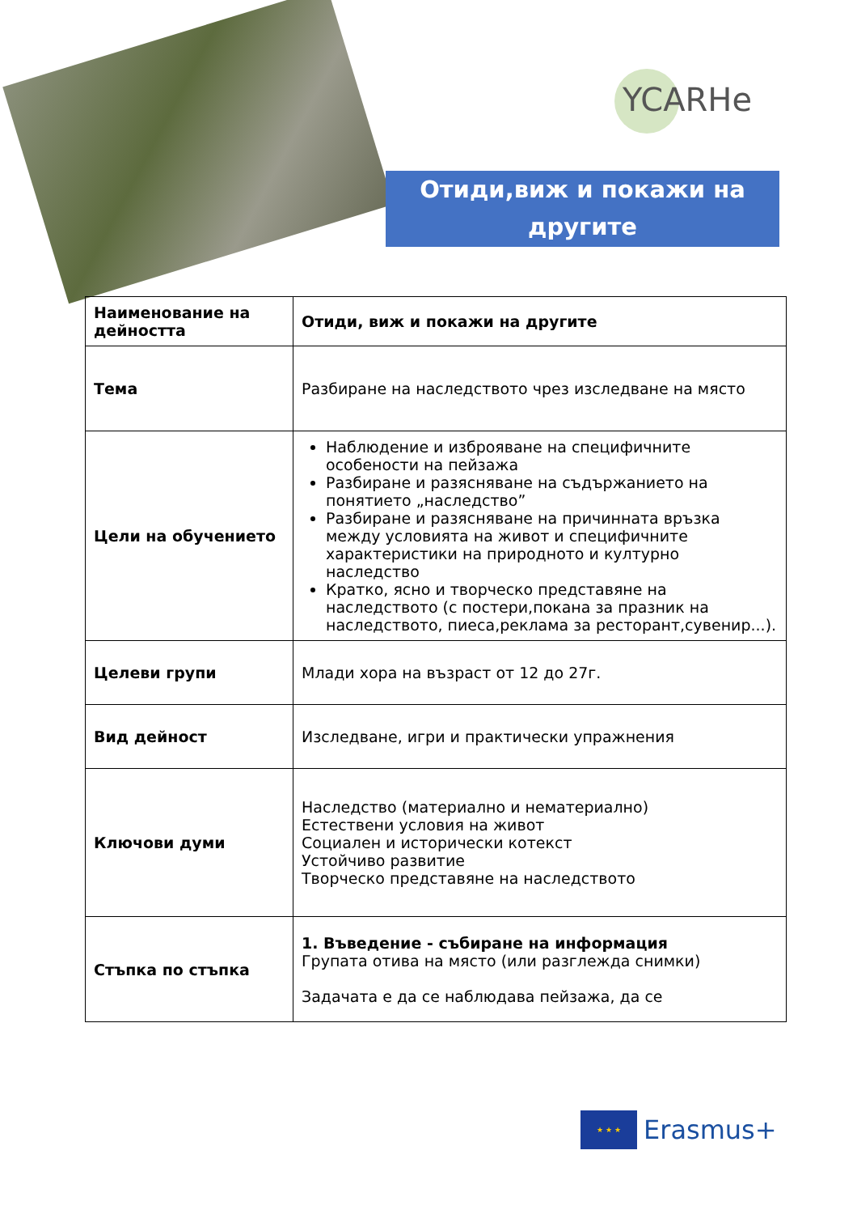YCARHe
Отиди,виж и покажи на другите
| Наименование на дейността | Отиди, виж и покажи на другите |
| Тема | Разбиране на наследството чрез изследване на място |
| Цели на обучението | Наблюдение и изброяване на специфичните особености на пейзажа Разбиране и разясняване на съдържанието на понятието „наследство” Разбиране и разясняване на причинната връзка между условията на живот и специфичните характеристики на природното и културно наследство Кратко, ясно и творческо представяне на наследството (с постери,покана за празник на наследството, пиеса,реклама за ресторант,сувенир...). |
| Целеви групи | Млади хора на възраст от 12 до 27г. |
| Вид дейност | Изследване, игри и практически упражнения |
| Ключови думи | Наследство (материално и нематериално) Естествени условия на живот Социален и исторически котекст Устойчиво развитие Творческо представяне на наследството |
| Стъпка по стъпка | 1. Въведение - събиране на информация Групата отива на място (или разглежда снимки) Задачата е да се наблюдава пейзажа, да се |
★ ★ ★
Erasmus+